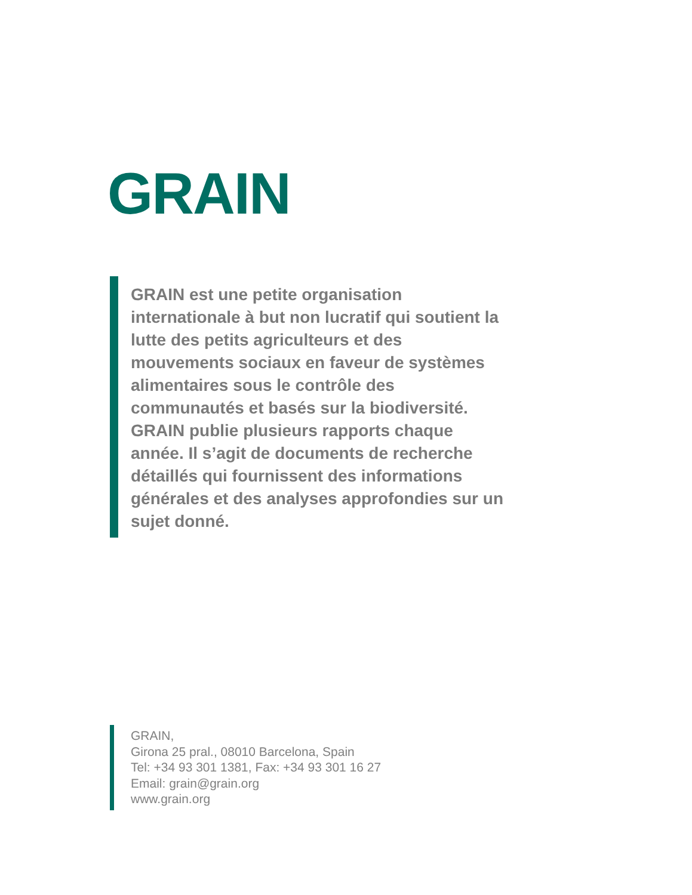GRAIN
GRAIN est une petite organisation internationale à but non lucratif qui soutient la lutte des petits agriculteurs et des mouvements sociaux en faveur de systèmes alimentaires sous le contrôle des communautés et basés sur la biodiversité. GRAIN publie plusieurs rapports chaque année. Il s’agit de documents de recherche détaillés qui fournissent des informations générales et des analyses approfondies sur un sujet donné.
GRAIN,
Girona 25 pral., 08010 Barcelona, Spain
Tel: +34 93 301 1381, Fax: +34 93 301 16 27
Email: grain@grain.org
www.grain.org